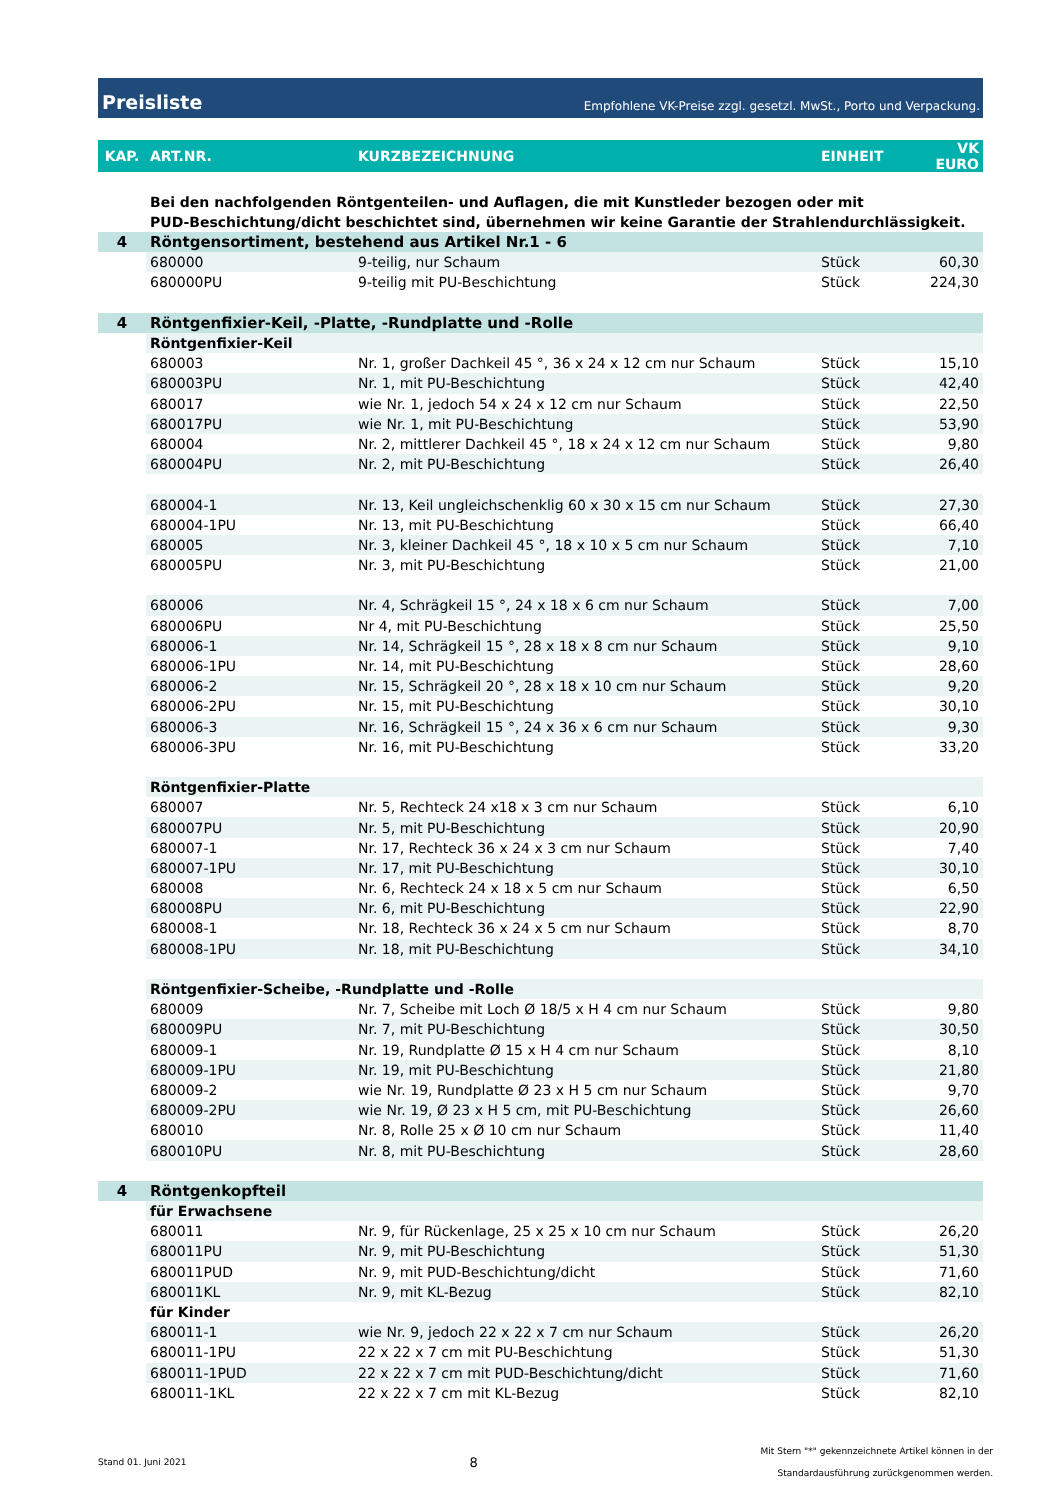Preisliste Empfohlene VK-Preise zzgl. gesetzl. MwSt., Porto und Verpackung.
| KAP. | ART.NR. | KURZBEZEICHNUNG | EINHEIT | VK EURO |
| --- | --- | --- | --- | --- |
| | Bei den nachfolgenden Röntgenteilen- und Auflagen, die mit Kunstleder bezogen oder mit PUD-Beschichtung/dicht beschichtet sind, übernehmen wir keine Garantie der Strahlendurchlässigkeit. | | | |
| 4 | Röntgensortiment, bestehend aus Artikel Nr.1 - 6 | | | |
| | 680000 | 9-teilig, nur Schaum | Stück | 60,30 |
| | 680000PU | 9-teilig mit PU-Beschichtung | Stück | 224,30 |
| 4 | Röntgenfixier-Keil, -Platte, -Rundplatte und -Rolle | | | |
| | Röntgenfixier-Keil | | | |
| | 680003 | Nr. 1, großer Dachkeil 45 °, 36 x 24 x 12 cm nur Schaum | Stück | 15,10 |
| | 680003PU | Nr. 1, mit PU-Beschichtung | Stück | 42,40 |
| | 680017 | wie Nr. 1, jedoch 54 x 24 x 12 cm nur Schaum | Stück | 22,50 |
| | 680017PU | wie Nr. 1, mit PU-Beschichtung | Stück | 53,90 |
| | 680004 | Nr. 2, mittlerer Dachkeil 45 °, 18 x 24 x 12 cm nur Schaum | Stück | 9,80 |
| | 680004PU | Nr. 2, mit PU-Beschichtung | Stück | 26,40 |
| | 680004-1 | Nr. 13, Keil ungleichschenklig 60 x 30 x 15 cm nur Schaum | Stück | 27,30 |
| | 680004-1PU | Nr. 13, mit PU-Beschichtung | Stück | 66,40 |
| | 680005 | Nr. 3, kleiner Dachkeil 45 °, 18 x 10 x 5 cm nur Schaum | Stück | 7,10 |
| | 680005PU | Nr. 3, mit PU-Beschichtung | Stück | 21,00 |
| | 680006 | Nr. 4, Schrägkeil 15 °, 24 x 18 x 6 cm nur Schaum | Stück | 7,00 |
| | 680006PU | Nr 4, mit PU-Beschichtung | Stück | 25,50 |
| | 680006-1 | Nr. 14, Schrägkeil 15 °, 28 x 18 x 8 cm nur Schaum | Stück | 9,10 |
| | 680006-1PU | Nr. 14, mit PU-Beschichtung | Stück | 28,60 |
| | 680006-2 | Nr. 15, Schrägkeil 20 °, 28 x 18 x 10 cm nur Schaum | Stück | 9,20 |
| | 680006-2PU | Nr. 15, mit PU-Beschichtung | Stück | 30,10 |
| | 680006-3 | Nr. 16, Schrägkeil 15 °, 24 x 36 x 6 cm nur Schaum | Stück | 9,30 |
| | 680006-3PU | Nr. 16, mit PU-Beschichtung | Stück | 33,20 |
| | Röntgenfixier-Platte | | | |
| | 680007 | Nr. 5, Rechteck 24 x18 x 3 cm nur Schaum | Stück | 6,10 |
| | 680007PU | Nr. 5, mit PU-Beschichtung | Stück | 20,90 |
| | 680007-1 | Nr. 17, Rechteck 36 x 24 x 3 cm nur Schaum | Stück | 7,40 |
| | 680007-1PU | Nr. 17, mit PU-Beschichtung | Stück | 30,10 |
| | 680008 | Nr. 6, Rechteck 24 x 18 x 5 cm nur Schaum | Stück | 6,50 |
| | 680008PU | Nr. 6, mit PU-Beschichtung | Stück | 22,90 |
| | 680008-1 | Nr. 18, Rechteck 36 x 24 x 5 cm nur Schaum | Stück | 8,70 |
| | 680008-1PU | Nr. 18, mit PU-Beschichtung | Stück | 34,10 |
| | Röntgenfixier-Scheibe, -Rundplatte und -Rolle | | | |
| | 680009 | Nr. 7, Scheibe mit Loch Ø 18/5 x H 4 cm nur Schaum | Stück | 9,80 |
| | 680009PU | Nr. 7, mit PU-Beschichtung | Stück | 30,50 |
| | 680009-1 | Nr. 19, Rundplatte Ø 15 x H 4 cm nur Schaum | Stück | 8,10 |
| | 680009-1PU | Nr. 19, mit PU-Beschichtung | Stück | 21,80 |
| | 680009-2 | wie Nr. 19, Rundplatte Ø 23 x H 5 cm nur Schaum | Stück | 9,70 |
| | 680009-2PU | wie Nr. 19, Ø 23 x H 5 cm, mit PU-Beschichtung | Stück | 26,60 |
| | 680010 | Nr. 8, Rolle 25 x Ø 10 cm nur Schaum | Stück | 11,40 |
| | 680010PU | Nr. 8, mit PU-Beschichtung | Stück | 28,60 |
| 4 | Röntgenkopfteil | | | |
| | für Erwachsene | | | |
| | 680011 | Nr. 9, für Rückenlage, 25 x 25 x 10 cm nur Schaum | Stück | 26,20 |
| | 680011PU | Nr. 9, mit PU-Beschichtung | Stück | 51,30 |
| | 680011PUD | Nr. 9, mit PUD-Beschichtung/dicht | Stück | 71,60 |
| | 680011KL | Nr. 9, mit KL-Bezug | Stück | 82,10 |
| | für Kinder | | | |
| | 680011-1 | wie Nr. 9, jedoch 22 x 22 x 7 cm nur Schaum | Stück | 26,20 |
| | 680011-1PU | 22 x 22 x 7 cm mit PU-Beschichtung | Stück | 51,30 |
| | 680011-1PUD | 22 x 22 x 7 cm mit PUD-Beschichtung/dicht | Stück | 71,60 |
| | 680011-1KL | 22 x 22 x 7 cm mit KL-Bezug | Stück | 82,10 |
Stand 01. Juni 2021 8 Mit Stern "*" gekennzeichnete Artikel können in der
Standardausführung zurückgenommen werden.